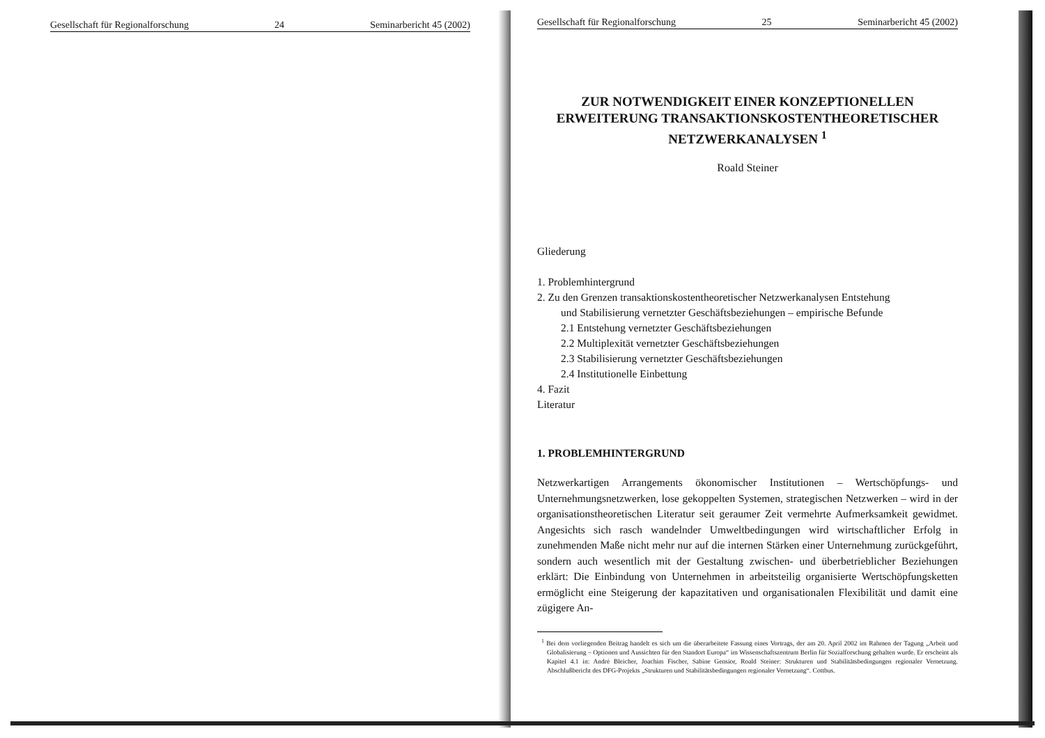Gesellschaft für Regionalforschung 24 Seminarbericht 45 (2002)
Gesellschaft für Regionalforschung 25 Seminarbericht 45 (2002)
ZUR NOTWENDIGKEIT EINER KONZEPTIONELLEN ERWEITERUNG TRANSAKTIONSKOSTENTHEORETISCHER NETZWERKANALYSEN <sup>1</sup>
Roald Steiner
Gliederung
1. Problemhintergrund
2. Zu den Grenzen transaktionskostentheoretischer Netzwerkanalysen Entstehung
und Stabilisierung vernetzter Geschäftsbeziehungen – empirische Befunde
2.1 Entstehung vernetzter Geschäftsbeziehungen
2.2 Multiplexität vernetzter Geschäftsbeziehungen
2.3 Stabilisierung vernetzter Geschäftsbeziehungen
2.4 Institutionelle Einbettung
4. Fazit
Literatur
1. PROBLEMHINTERGRUND
Netzwerkartigen Arrangements ökonomischer Institutionen – Wertschöpfungs- und Unternehmungsnetzwerken, lose gekoppelten Systemen, strategischen Netzwerken – wird in der organisationstheoretischen Literatur seit geraumer Zeit vermehrte Aufmerksamkeit gewidmet. Angesichts sich rasch wandelnder Umweltbedingungen wird wirtschaftlicher Erfolg in zunehmenden Maße nicht mehr nur auf die internen Stärken einer Unternehmung zurückgeführt, sondern auch wesentlich mit der Gestaltung zwischen- und überbetrieblicher Beziehungen erklärt: Die Einbindung von Unternehmen in arbeitsteilig organisierte Wertschöpfungsketten ermöglicht eine Steigerung der kapazitativen und organisationalen Flexibilität und damit eine zügigere An-
<sup>1</sup> Bei dem vorliegenden Beitrag handelt es sich um die überarbeitete Fassung eines Vortrags, der am 20. April 2002 im Rahmen der Tagung „Arbeit und Globalisierung – Optionen und Aussichten für den Standort Europa“ im Wissenschaftszentrum Berlin für Sozialforschung gehalten wurde. Er erscheint als Kapitel 4.1 in: André Bleicher, Joachim Fischer, Sabine Gensior, Roald Steiner: Strukturen und Stabilitätsbedingungen regionaler Vernetzung. Abschlußbericht des DFG-Projekts „Strukturen und Stabilitätsbedingungen regionaler Vernetzung“. Cottbus.